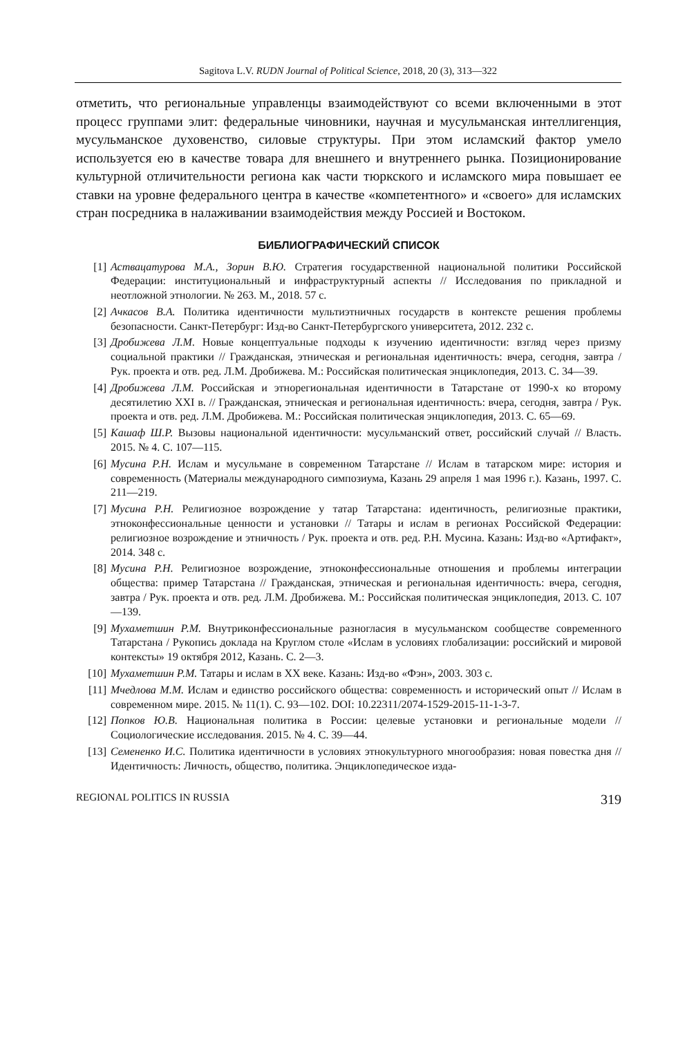Sagitova L.V. RUDN Journal of Political Science, 2018, 20 (3), 313—322
отметить, что региональные управленцы взаимодействуют со всеми включенными в этот процесс группами элит: федеральные чиновники, научная и мусульманская интеллигенция, мусульманское духовенство, силовые структуры. При этом исламский фактор умело используется ею в качестве товара для внешнего и внутреннего рынка. Позиционирование культурной отличительности региона как части тюркского и исламского мира повышает ее ставки на уровне федерального центра в качестве «компетентного» и «своего» для исламских стран посредника в налаживании взаимодействия между Россией и Востоком.
БИБЛИОГРАФИЧЕСКИЙ СПИСОК
[1] Аствацатурова М.А., Зорин В.Ю. Стратегия государственной национальной политики Российской Федерации: институциональный и инфраструктурный аспекты // Исследования по прикладной и неотложной этнологии. № 263. М., 2018. 57 с.
[2] Ачкасов В.А. Политика идентичности мультиэтничных государств в контексте решения проблемы безопасности. Санкт-Петербург: Изд-во Санкт-Петербургского университета, 2012. 232 с.
[3] Дробижева Л.М. Новые концептуальные подходы к изучению идентичности: взгляд через призму социальной практики // Гражданская, этническая и региональная идентичность: вчера, сегодня, завтра / Рук. проекта и отв. ред. Л.М. Дробижева. М.: Российская политическая энциклопедия, 2013. С. 34—39.
[4] Дробижева Л.М. Российская и этнорегиональная идентичности в Татарстане от 1990-х ко второму десятилетию XXI в. // Гражданская, этническая и региональная идентичность: вчера, сегодня, завтра / Рук. проекта и отв. ред. Л.М. Дробижева. М.: Российская политическая энциклопедия, 2013. С. 65—69.
[5] Кашаф Ш.Р. Вызовы национальной идентичности: мусульманский ответ, российский случай // Власть. 2015. № 4. С. 107—115.
[6] Мусина Р.Н. Ислам и мусульмане в современном Татарстане // Ислам в татарском мире: история и современность (Материалы международного симпозиума, Казань 29 апреля 1 мая 1996 г.). Казань, 1997. С. 211—219.
[7] Мусина Р.Н. Религиозное возрождение у татар Татарстана: идентичность, религиозные практики, этноконфессиональные ценности и установки // Татары и ислам в регионах Российской Федерации: религиозное возрождение и этничность / Рук. проекта и отв. ред. Р.Н. Мусина. Казань: Изд-во «Артифакт», 2014. 348 с.
[8] Мусина Р.Н. Религиозное возрождение, этноконфессиональные отношения и проблемы интеграции общества: пример Татарстана // Гражданская, этническая и региональная идентичность: вчера, сегодня, завтра / Рук. проекта и отв. ред. Л.М. Дробижева. М.: Российская политическая энциклопедия, 2013. С. 107—139.
[9] Мухаметшин Р.М. Внутриконфессиональные разногласия в мусульманском сообществе современного Татарстана / Рукопись доклада на Круглом столе «Ислам в условиях глобализации: российский и мировой контексты» 19 октября 2012, Казань. С. 2—3.
[10] Мухаметшин Р.М. Татары и ислам в XX веке. Казань: Изд-во «Фэн», 2003. 303 с.
[11] Мчедлова М.М. Ислам и единство российского общества: современность и исторический опыт // Ислам в современном мире. 2015. № 11(1). С. 93—102. DOI: 10.22311/2074-1529-2015-11-1-3-7.
[12] Попков Ю.В. Национальная политика в России: целевые установки и региональные модели // Социологические исследования. 2015. № 4. С. 39—44.
[13] Семененко И.С. Политика идентичности в условиях этнокультурного многообразия: новая повестка дня // Идентичность: Личность, общество, политика. Энциклопедическое изда-
REGIONAL POLITICS IN RUSSIA 319